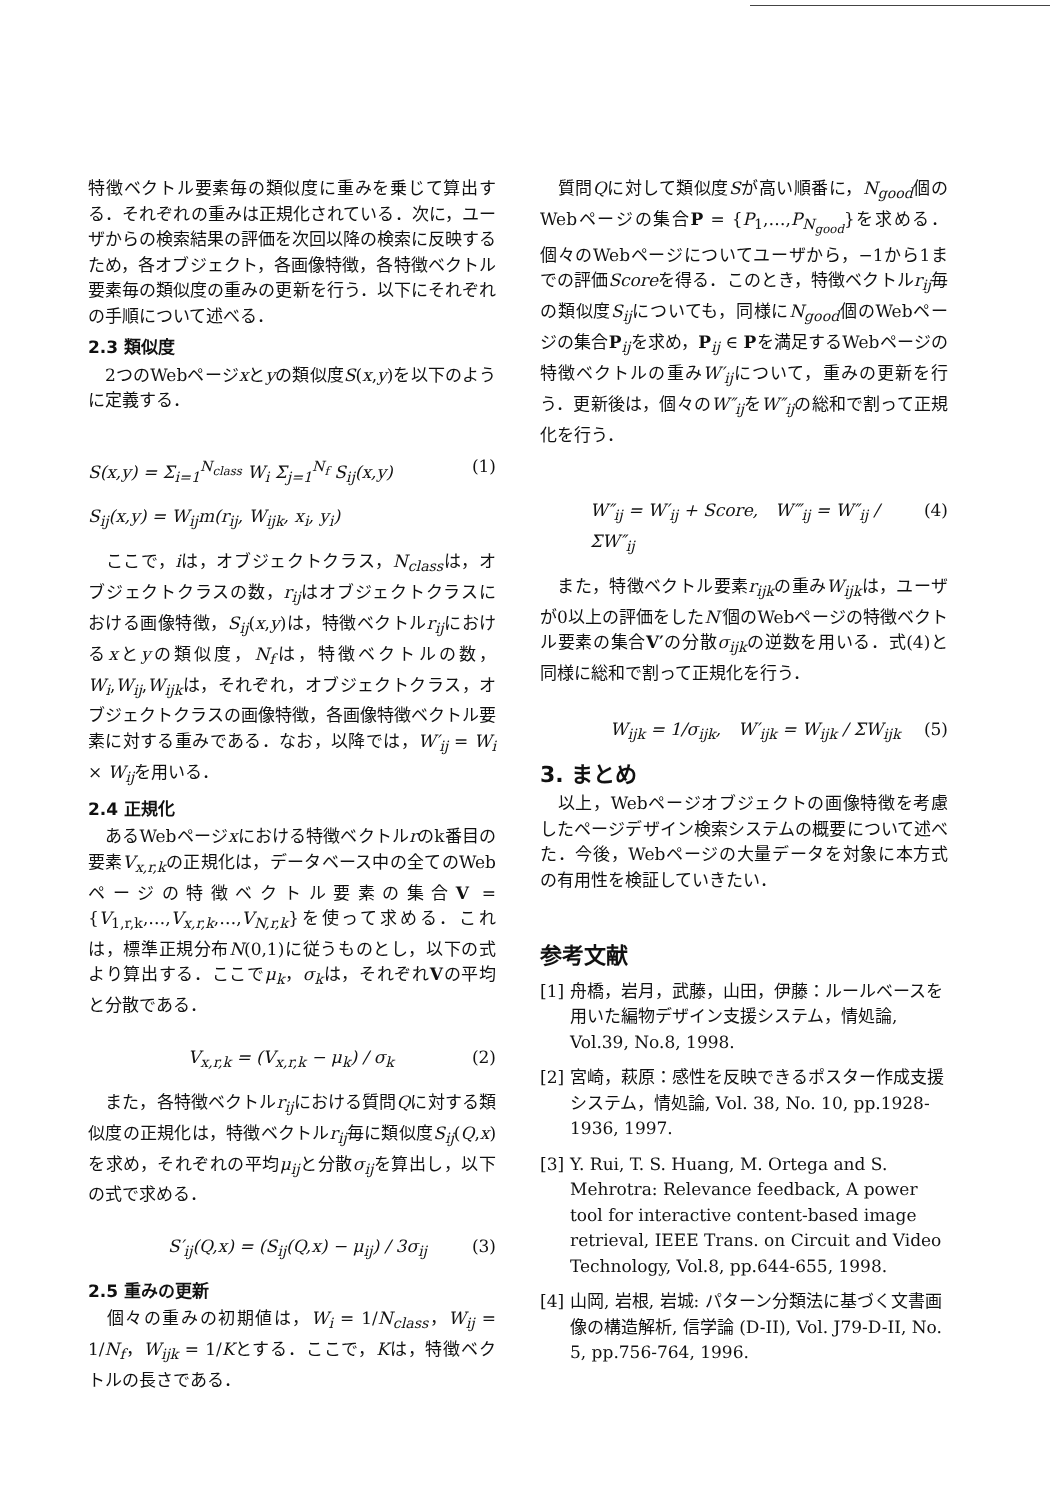特徴ベクトル要素毎の類似度に重みを乗じて算出する．それぞれの重みは正規化されている．次に，ユーザからの検索結果の評価を次回以降の検索に反映するため，各オブジェクト，各画像特徴，各特徴ベクトル要素毎の類似度の重みの更新を行う．以下にそれぞれの手順について述べる．
2.3 類似度
　2つのWebページxとyの類似度S(x,y)を以下のように定義する．
S(x,y) = Σ<sub>i=1</sub><sup>N<sub>class</sub></sup> W<sub>i</sub> Σ<sub>j=1</sub><sup>N<sub>f</sub></sup> S<sub>ij</sub>(x,y) (1)
S<sub>ij</sub>(x,y) = W<sub>ij</sub>m(r<sub>ij</sub>, W<sub>ijk</sub>, x<sub>i</sub>, y<sub>i</sub>)
　ここで，iは，オブジェクトクラス，N<sub>class</sub>は，オブジェクトクラスの数，r<sub>ij</sub>はオブジェクトクラスにおける画像特徴，S<sub>ij</sub>(x,y)は，特徴ベクトルr<sub>ij</sub>におけるxとyの類似度，N<sub>f</sub>は，特徴ベクトルの数，W<sub>i</sub>,W<sub>ij</sub>,W<sub>ijk</sub>は，それぞれ，オブジェクトクラス，オブジェクトクラスの画像特徴，各画像特徴ベクトル要素に対する重みである．なお，以降では，W′<sub>ij</sub> = W<sub>i</sub> × W<sub>ij</sub>を用いる．
2.4 正規化
　あるWebページxにおける特徴ベクトルrのk番目の要素V<sub>x,r,k</sub>の正規化は，データベース中の全てのWebページの特徴ベクトル要素の集合V = {V<sub>1,r,k</sub>,…,V<sub>x,r,k</sub>,…,V<sub>N,r,k</sub>}を使って求める．これは，標準正規分布N(0,1)に従うものとし，以下の式より算出する．ここでμ<sub>k</sub>，σ<sub>k</sub>は，それぞれVの平均と分散である．
V<sub>x,r,k</sub> = (V<sub>x,r,k</sub> − μ<sub>k</sub>) / σ<sub>k</sub> (2)
　また，各特徴ベクトルr<sub>ij</sub>における質問Qに対する類似度の正規化は，特徴ベクトルr<sub>ij</sub>毎に類似度S<sub>ij</sub>(Q,x)を求め，それぞれの平均μ<sub>ij</sub>と分散σ<sub>ij</sub>を算出し，以下の式で求める．
S′<sub>ij</sub>(Q,x) = (S<sub>ij</sub>(Q,x) − μ<sub>ij</sub>) / 3σ<sub>ij</sub> (3)
2.5 重みの更新
　個々の重みの初期値は，W<sub>i</sub> = 1/N<sub>class</sub>，W<sub>ij</sub> = 1/N<sub>f</sub>，W<sub>ijk</sub> = 1/Kとする．ここで，Kは，特徴ベクトルの長さである．
　質問Qに対して類似度Sが高い順番に，N<sub>good</sub>個のWebページの集合P = {P<sub>1</sub>,…,P<sub>N<sub>good</sub></sub>}を求める．個々のWebページについてユーザから，−1から1までの評価Scoreを得る．このとき，特徴ベクトルr<sub>ij</sub>毎の類似度S<sub>ij</sub>についても，同様にN<sub>good</sub>個のWebページの集合P<sub>ij</sub>を求め，P<sub>ij</sub> ∈ Pを満足するWebページの特徴ベクトルの重みW′<sub>ij</sub>について，重みの更新を行う．更新後は，個々のW″<sub>ij</sub>をW″<sub>ij</sub>の総和で割って正規化を行う．
W″<sub>ij</sub> = W′<sub>ij</sub> + Score,　W‴<sub>ij</sub> = W″<sub>ij</sub> / ΣW″<sub>ij</sub> (4)
　また，特徴ベクトル要素r<sub>ijk</sub>の重みW<sub>ijk</sub>は，ユーザが0以上の評価をしたN′個のWebページの特徴ベクトル要素の集合V′の分散σ<sub>ijk</sub>の逆数を用いる．式(4)と同様に総和で割って正規化を行う．
W<sub>ijk</sub> = 1/σ<sub>ijk</sub>,　W′<sub>ijk</sub> = W<sub>ijk</sub> / ΣW<sub>ijk</sub> (5)
3. まとめ
　以上，Webページオブジェクトの画像特徴を考慮したページデザイン検索システムの概要について述べた．今後，Webページの大量データを対象に本方式の有用性を検証していきたい．
参考文献
[1] 舟橋，岩月，武藤，山田，伊藤：ルールベースを用いた編物デザイン支援システム，情処論, Vol.39, No.8, 1998.
[2] 宮崎，萩原：感性を反映できるポスター作成支援システム，情処論, Vol. 38, No. 10, pp.1928-1936, 1997.
[3] Y. Rui, T. S. Huang, M. Ortega and S. Mehrotra: Relevance feedback, A power tool for interactive content-based image retrieval, IEEE Trans. on Circuit and Video Technology, Vol.8, pp.644-655, 1998.
[4] 山岡, 岩根, 岩城: パターン分類法に基づく文書画像の構造解析, 信学論 (D-II), Vol. J79-D-II, No. 5, pp.756-764, 1996.